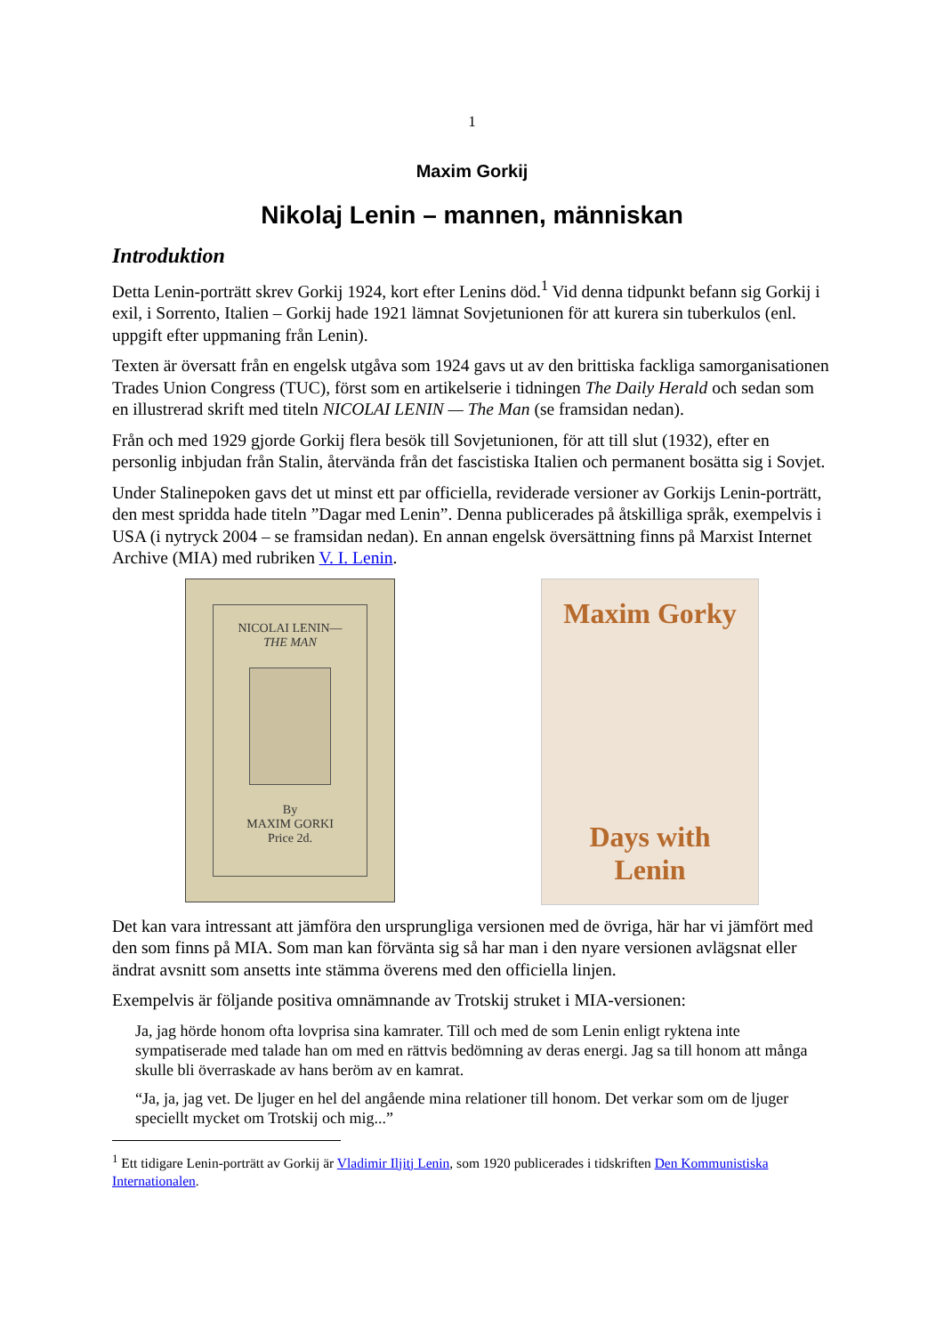1
Maxim Gorkij
Nikolaj Lenin – mannen, människan
Introduktion
Detta Lenin-porträtt skrev Gorkij 1924, kort efter Lenins död.<sup>1</sup> Vid denna tidpunkt befann sig Gorkij i exil, i Sorrento, Italien – Gorkij hade 1921 lämnat Sovjetunionen för att kurera sin tuberkulos (enl. uppgift efter uppmaning från Lenin).
Texten är översatt från en engelsk utgåva som 1924 gavs ut av den brittiska fackliga sam­organisationen Trades Union Congress (TUC), först som en artikelserie i tidningen The Daily Herald och sedan som en illustrerad skrift med titeln NICOLAI LENIN — The Man (se framsidan nedan).
Från och med 1929 gjorde Gorkij flera besök till Sovjetunionen, för att till slut (1932), efter en personlig inbjudan från Stalin, återvända från det fascistiska Italien och permanent bosätta sig i Sovjet.
Under Stalinepoken gavs det ut minst ett par officiella, reviderade versioner av Gorkijs Lenin-porträtt, den mest spridda hade titeln ”Dagar med Lenin”. Denna publicerades på åtskilliga språk, exempelvis i USA (i nytryck 2004 – se framsidan nedan). En annan engelsk översätt­ning finns på Marxist Internet Archive (MIA) med rubriken V. I. Lenin.
NICOLAI LENIN—
THE MAN
By
MAXIM GORKI
Price 2d.
Maxim Gorky
Days with
Lenin
Det kan vara intressant att jämföra den ursprungliga versionen med de övriga, här har vi jämfört med den som finns på MIA. Som man kan förvänta sig så har man i den nyare versionen avlägsnat eller ändrat avsnitt som ansetts inte stämma överens med den officiella linjen.
Exempelvis är följande positiva omnämnande av Trotskij struket i MIA-versionen:
Ja, jag hörde honom ofta lovprisa sina kamrater. Till och med de som Lenin enligt ryktena inte sympatiserade med talade han om med en rättvis bedömning av deras energi. Jag sa till honom att många skulle bli överraskade av hans beröm av en kamrat.
“Ja, ja, jag vet. De ljuger en hel del angående mina relationer till honom. Det verkar som om de ljuger speciellt mycket om Trotskij och mig...”
<sup>1</sup> Ett tidigare Lenin-porträtt av Gorkij är Vladimir Iljitj Lenin, som 1920 publicerades i tidskriften Den Kommunistiska Internationalen.